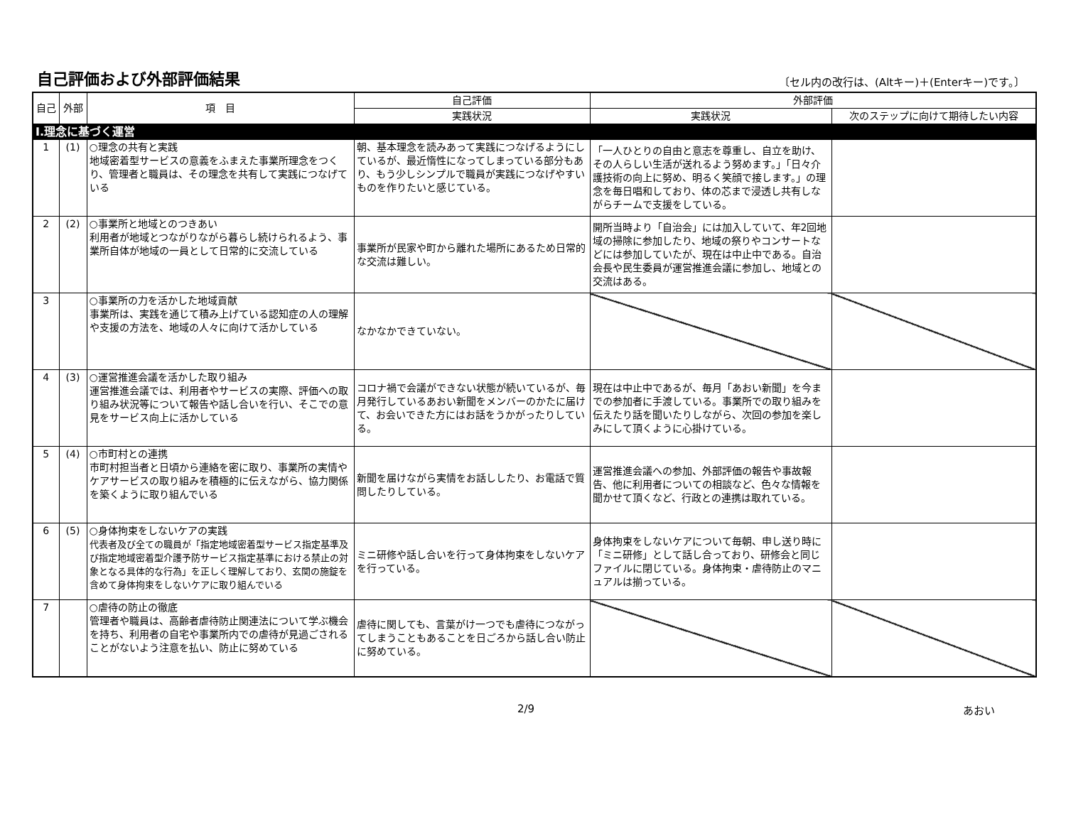自己評価および外部評価結果
〔セル内の改行は、(Altキー)＋(Enterキー)です。〕
| 自己 | 外部 | 項 目 | 自己評価 | 外部評価 | |
| --- | --- | --- | --- | --- | --- |
| | | | 実践状況 | 実践状況 | 次のステップに向けて期待したい内容 |
| Ⅰ.理念に基づく運営 | | | | | |
| 1 | (1) | ○理念の共有と実践 地域密着型サービスの意義をふまえた事業所理念をつくり、管理者と職員は、その理念を共有して実践につなげている | 朝、基本理念を読みあって実践につなげるようにしているが、最近惰性になってしまっている部分もあり、もう少しシンプルで職員が実践につなげやすいものを作りたいと感じている。 | 「一人ひとりの自由と意志を尊重し、自立を助け、その人らしい生活が送れるよう努めます。」「日々介護技術の向上に努め、明るく笑顔で接します。」の理念を毎日唱和しており、体の芯まで浸透し共有しながらチームで支援をしている。 | |
| 2 | (2) | ○事業所と地域とのつきあい 利用者が地域とつながりながら暮らし続けられるよう、事業所自体が地域の一員として日常的に交流している | 事業所が民家や町から離れた場所にあるため日常的な交流は難しい。 | 開所当時より「自治会」には加入していて、年2回地域の掃除に参加したり、地域の祭りやコンサートなどには参加していたが、現在は中止中である。自治会長や民生委員が運営推進会議に参加し、地域との交流はある。 | |
| 3 | | ○事業所の力を活かした地域貢献 事業所は、実践を通じて積み上げている認知症の人の理解や支援の方法を、地域の人々に向けて活かしている | なかなかできていない。 | | |
| 4 | (3) | ○運営推進会議を活かした取り組み 運営推進会議では、利用者やサービスの実際、評価への取り組み状況等について報告や話し合いを行い、そこでの意見をサービス向上に活かしている | コロナ禍で会議ができない状態が続いているが、毎月発行しているあおい新聞をメンバーのかたに届けて、お会いできた方にはお話をうかがったりしている。 | 現在は中止中であるが、毎月「あおい新聞」を今までの参加者に手渡している。事業所での取り組みを伝えたり話を聞いたりしながら、次回の参加を楽しみにして頂くように心掛けている。 | |
| 5 | (4) | ○市町村との連携 市町村担当者と日頃から連絡を密に取り、事業所の実情やケアサービスの取り組みを積極的に伝えながら、協力関係を築くように取り組んでいる | 新聞を届けながら実情をお話ししたり、お電話で質問したりしている。 | 運営推進会議への参加、外部評価の報告や事故報告、他に利用者についての相談など、色々な情報を聞かせて頂くなど、行政との連携は取れている。 | |
| 6 | (5) | ○身体拘束をしないケアの実践 代表者及び全ての職員が「指定地域密着型サービス指定基準及び指定地域密着型介護予防サービス指定基準における禁止の対象となる具体的な行為」を正しく理解しており、玄関の施錠を含めて身体拘束をしないケアに取り組んでいる | ミニ研修や話し合いを行って身体拘束をしないケアを行っている。 | 身体拘束をしないケアについて毎朝、申し送り時に「ミニ研修」として話し合っており、研修会と同じファイルに閉じている。身体拘束・虐待防止のマニュアルは揃っている。 | |
| 7 | | ○虐待の防止の徹底 管理者や職員は、高齢者虐待防止関連法について学ぶ機会を持ち、利用者の自宅や事業所内での虐待が見過ごされることがないよう注意を払い、防止に努めている | 虐待に関しても、言葉がけ一つでも虐待につながってしまうこともあることを日ごろから話し合い防止に努めている。 | | |
2/9 あおい